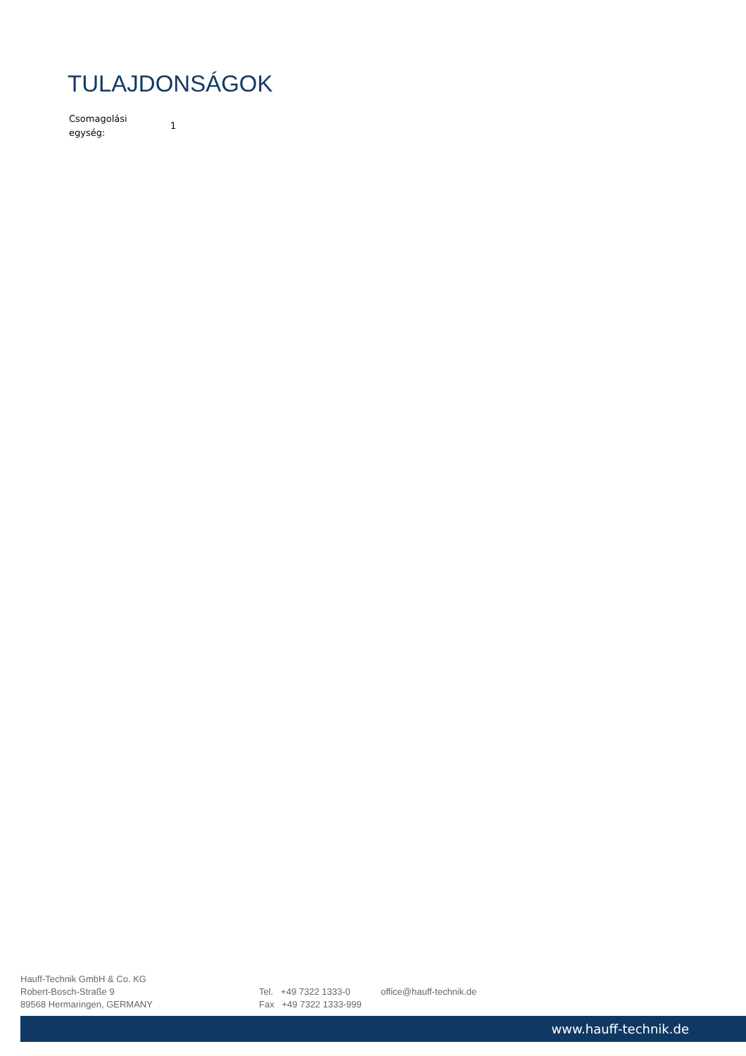TULAJDONSÁGOK
| Csomagolási egység: | 1 |
Hauff-Technik GmbH & Co. KG
Robert-Bosch-Straße 9
89568 Hermaringen, GERMANY
Tel. +49 7322 1333-0
Fax +49 7322 1333-999
office@hauff-technik.de
www.hauff-technik.de